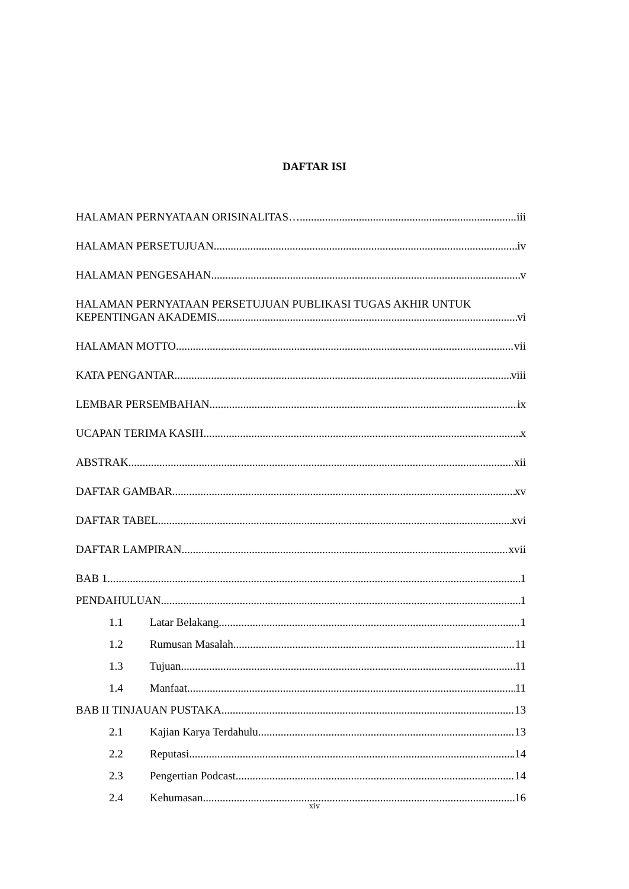DAFTAR ISI
HALAMAN PERNYATAAN ORISINALITAS… iii
HALAMAN PERSETUJUAN iv
HALAMAN PENGESAHAN v
HALAMAN PERNYATAAN PERSETUJUAN PUBLIKASI TUGAS AKHIR UNTUK
KEPENTINGAN AKADEMIS vi
HALAMAN MOTTO vii
KATA PENGANTAR viii
LEMBAR PERSEMBAHAN ix
UCAPAN TERIMA KASIH x
ABSTRAK xii
DAFTAR GAMBAR xv
DAFTAR TABEL xvi
DAFTAR LAMPIRAN xvii
BAB 1 1
PENDAHULUAN 1
1.1 Latar Belakang 1
1.2 Rumusan Masalah 11
1.3 Tujuan 11
1.4 Manfaat 11
BAB II TINJAUAN PUSTAKA 13
2.1 Kajian Karya Terdahulu 13
2.2 Reputasi .14
2.3 Pengertian Podcast 14
2.4 Kehumasan 16
xiv